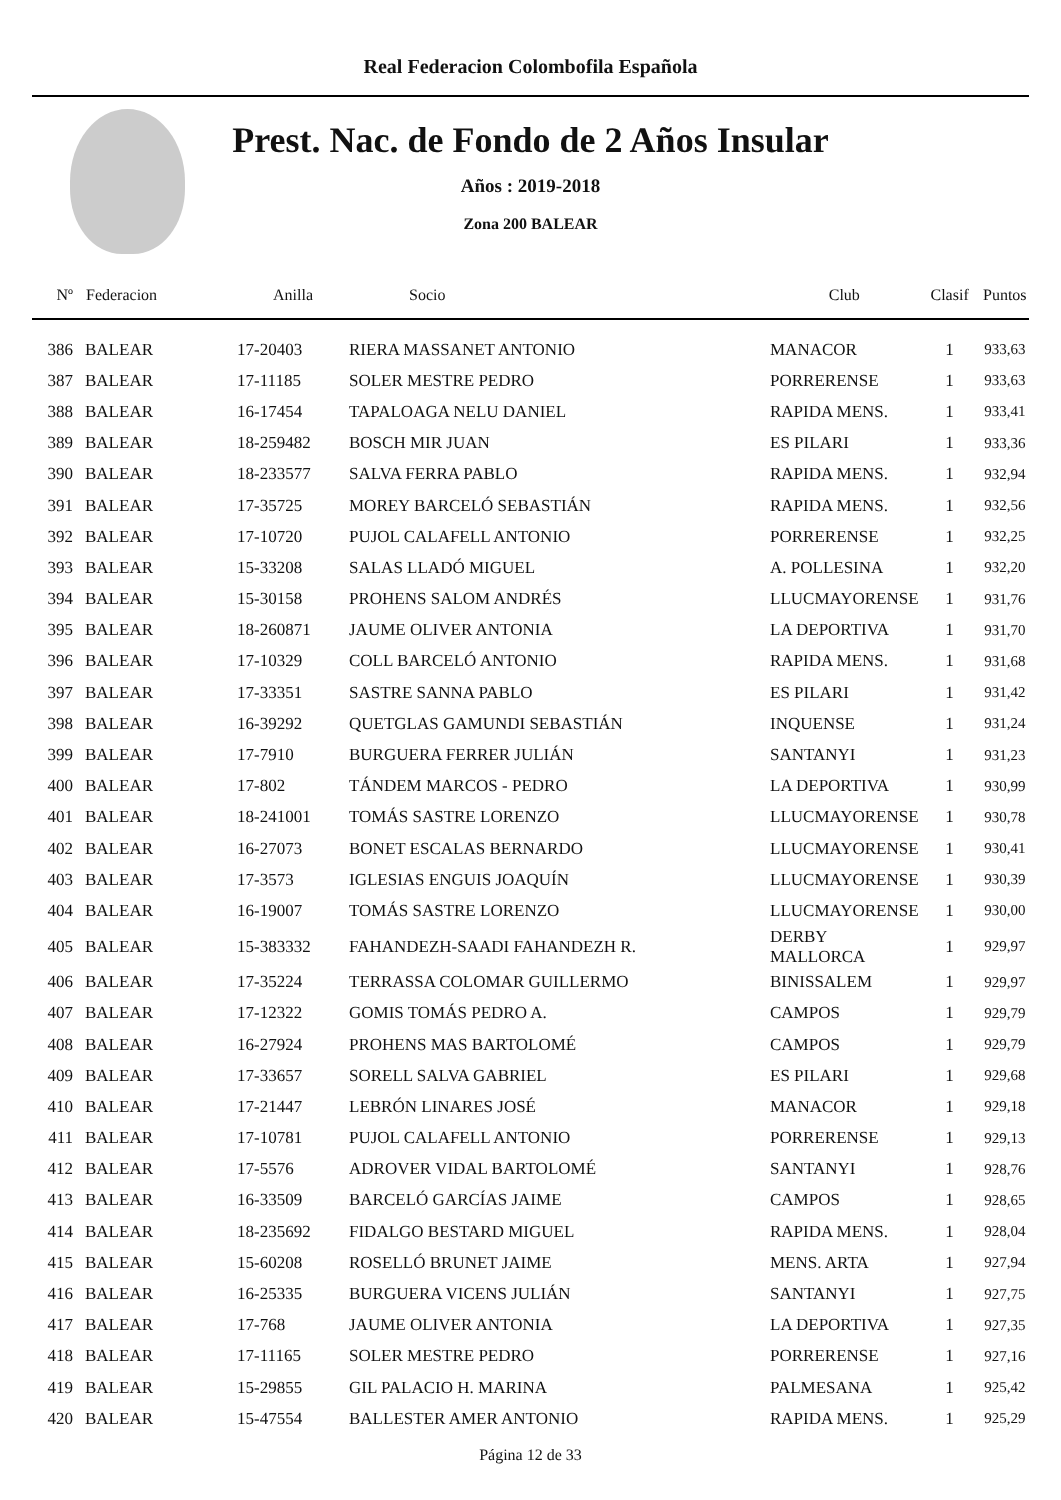Real Federacion Colombofila Española
Prest. Nac. de Fondo de 2 Años Insular
Años : 2019-2018
Zona 200 BALEAR
| Nº | Federacion | Anilla | Socio | Club | Clasif | Puntos |
| --- | --- | --- | --- | --- | --- | --- |
| 386 | BALEAR | 17-20403 | RIERA MASSANET ANTONIO | MANACOR | 1 | 933,63 |
| 387 | BALEAR | 17-11185 | SOLER MESTRE PEDRO | PORRERENSE | 1 | 933,63 |
| 388 | BALEAR | 16-17454 | TAPALOAGA NELU DANIEL | RAPIDA MENS. | 1 | 933,41 |
| 389 | BALEAR | 18-259482 | BOSCH MIR JUAN | ES PILARI | 1 | 933,36 |
| 390 | BALEAR | 18-233577 | SALVA FERRA PABLO | RAPIDA MENS. | 1 | 932,94 |
| 391 | BALEAR | 17-35725 | MOREY BARCELÓ SEBASTIÁN | RAPIDA MENS. | 1 | 932,56 |
| 392 | BALEAR | 17-10720 | PUJOL CALAFELL ANTONIO | PORRERENSE | 1 | 932,25 |
| 393 | BALEAR | 15-33208 | SALAS LLADÓ MIGUEL | A. POLLESINA | 1 | 932,20 |
| 394 | BALEAR | 15-30158 | PROHENS SALOM ANDRÉS | LLUCMAYORENSE | 1 | 931,76 |
| 395 | BALEAR | 18-260871 | JAUME OLIVER ANTONIA | LA DEPORTIVA | 1 | 931,70 |
| 396 | BALEAR | 17-10329 | COLL BARCELÓ ANTONIO | RAPIDA MENS. | 1 | 931,68 |
| 397 | BALEAR | 17-33351 | SASTRE SANNA PABLO | ES PILARI | 1 | 931,42 |
| 398 | BALEAR | 16-39292 | QUETGLAS GAMUNDI SEBASTIÁN | INQUENSE | 1 | 931,24 |
| 399 | BALEAR | 17-7910 | BURGUERA FERRER JULIÁN | SANTANYI | 1 | 931,23 |
| 400 | BALEAR | 17-802 | TÁNDEM MARCOS - PEDRO | LA DEPORTIVA | 1 | 930,99 |
| 401 | BALEAR | 18-241001 | TOMÁS SASTRE LORENZO | LLUCMAYORENSE | 1 | 930,78 |
| 402 | BALEAR | 16-27073 | BONET ESCALAS BERNARDO | LLUCMAYORENSE | 1 | 930,41 |
| 403 | BALEAR | 17-3573 | IGLESIAS ENGUIS JOAQUÍN | LLUCMAYORENSE | 1 | 930,39 |
| 404 | BALEAR | 16-19007 | TOMÁS SASTRE LORENZO | LLUCMAYORENSE | 1 | 930,00 |
| 405 | BALEAR | 15-383332 | FAHANDEZH-SAADI FAHANDEZH R. | DERBY MALLORCA | 1 | 929,97 |
| 406 | BALEAR | 17-35224 | TERRASSA COLOMAR GUILLERMO | BINISSALEM | 1 | 929,97 |
| 407 | BALEAR | 17-12322 | GOMIS TOMÁS PEDRO A. | CAMPOS | 1 | 929,79 |
| 408 | BALEAR | 16-27924 | PROHENS MAS BARTOLOMÉ | CAMPOS | 1 | 929,79 |
| 409 | BALEAR | 17-33657 | SORELL SALVA GABRIEL | ES PILARI | 1 | 929,68 |
| 410 | BALEAR | 17-21447 | LEBRÓN LINARES JOSÉ | MANACOR | 1 | 929,18 |
| 411 | BALEAR | 17-10781 | PUJOL CALAFELL ANTONIO | PORRERENSE | 1 | 929,13 |
| 412 | BALEAR | 17-5576 | ADROVER VIDAL BARTOLOMÉ | SANTANYI | 1 | 928,76 |
| 413 | BALEAR | 16-33509 | BARCELÓ GARCÍAS JAIME | CAMPOS | 1 | 928,65 |
| 414 | BALEAR | 18-235692 | FIDALGO BESTARD MIGUEL | RAPIDA MENS. | 1 | 928,04 |
| 415 | BALEAR | 15-60208 | ROSELLÓ BRUNET JAIME | MENS. ARTA | 1 | 927,94 |
| 416 | BALEAR | 16-25335 | BURGUERA VICENS JULIÁN | SANTANYI | 1 | 927,75 |
| 417 | BALEAR | 17-768 | JAUME OLIVER ANTONIA | LA DEPORTIVA | 1 | 927,35 |
| 418 | BALEAR | 17-11165 | SOLER MESTRE PEDRO | PORRERENSE | 1 | 927,16 |
| 419 | BALEAR | 15-29855 | GIL PALACIO H. MARINA | PALMESANA | 1 | 925,42 |
| 420 | BALEAR | 15-47554 | BALLESTER AMER ANTONIO | RAPIDA MENS. | 1 | 925,29 |
Página 12 de 33